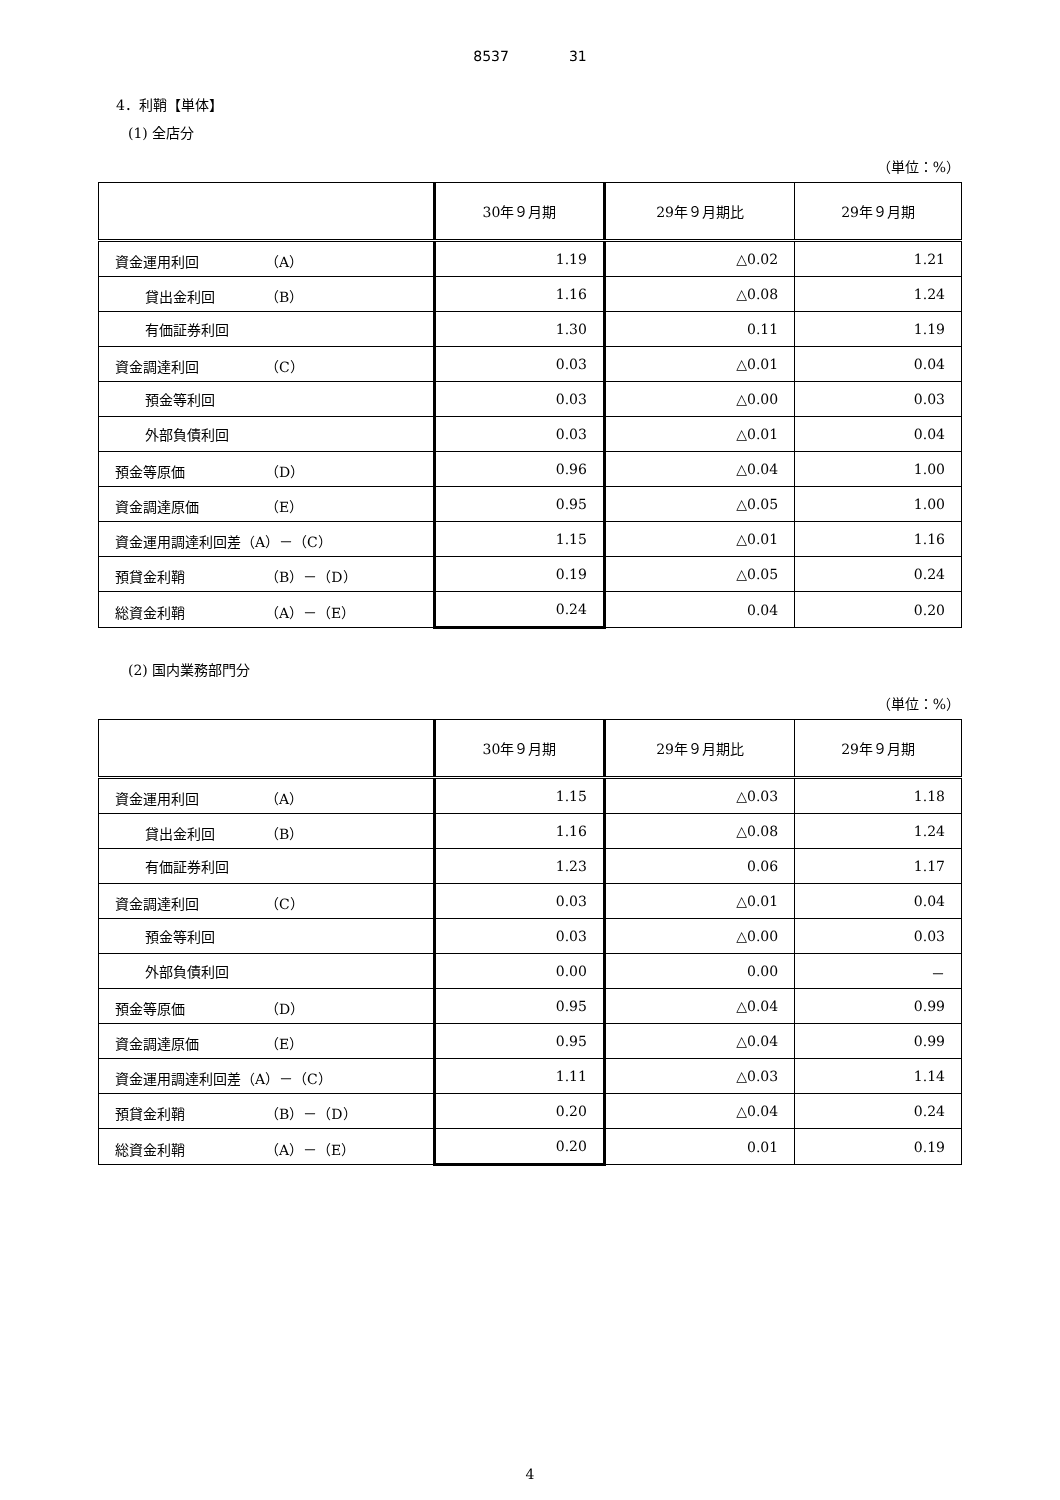8537 31
4．利鞘【単体】
(1) 全店分
（単位：%）
| | 30年９月期 | 29年９月期比 | 29年９月期 |
| --- | --- | --- | --- |
| 資金運用利回 （A） | 1.19 | △0.02 | 1.21 |
| 貸出金利回 （B） | 1.16 | △0.08 | 1.24 |
| 有価証券利回 | 1.30 | 0.11 | 1.19 |
| 資金調達利回 （C） | 0.03 | △0.01 | 0.04 |
| 預金等利回 | 0.03 | △0.00 | 0.03 |
| 外部負債利回 | 0.03 | △0.01 | 0.04 |
| 預金等原価 （D） | 0.96 | △0.04 | 1.00 |
| 資金調達原価 （E） | 0.95 | △0.05 | 1.00 |
| 資金運用調達利回差（A）－（C） | 1.15 | △0.01 | 1.16 |
| 預貸金利鞘 （B）－（D） | 0.19 | △0.05 | 0.24 |
| 総資金利鞘 （A）－（E） | 0.24 | 0.04 | 0.20 |
(2) 国内業務部門分
（単位：%）
| | 30年９月期 | 29年９月期比 | 29年９月期 |
| --- | --- | --- | --- |
| 資金運用利回 （A） | 1.15 | △0.03 | 1.18 |
| 貸出金利回 （B） | 1.16 | △0.08 | 1.24 |
| 有価証券利回 | 1.23 | 0.06 | 1.17 |
| 資金調達利回 （C） | 0.03 | △0.01 | 0.04 |
| 預金等利回 | 0.03 | △0.00 | 0.03 |
| 外部負債利回 | 0.00 | 0.00 | － |
| 預金等原価 （D） | 0.95 | △0.04 | 0.99 |
| 資金調達原価 （E） | 0.95 | △0.04 | 0.99 |
| 資金運用調達利回差（A）－（C） | 1.11 | △0.03 | 1.14 |
| 預貸金利鞘 （B）－（D） | 0.20 | △0.04 | 0.24 |
| 総資金利鞘 （A）－（E） | 0.20 | 0.01 | 0.19 |
4